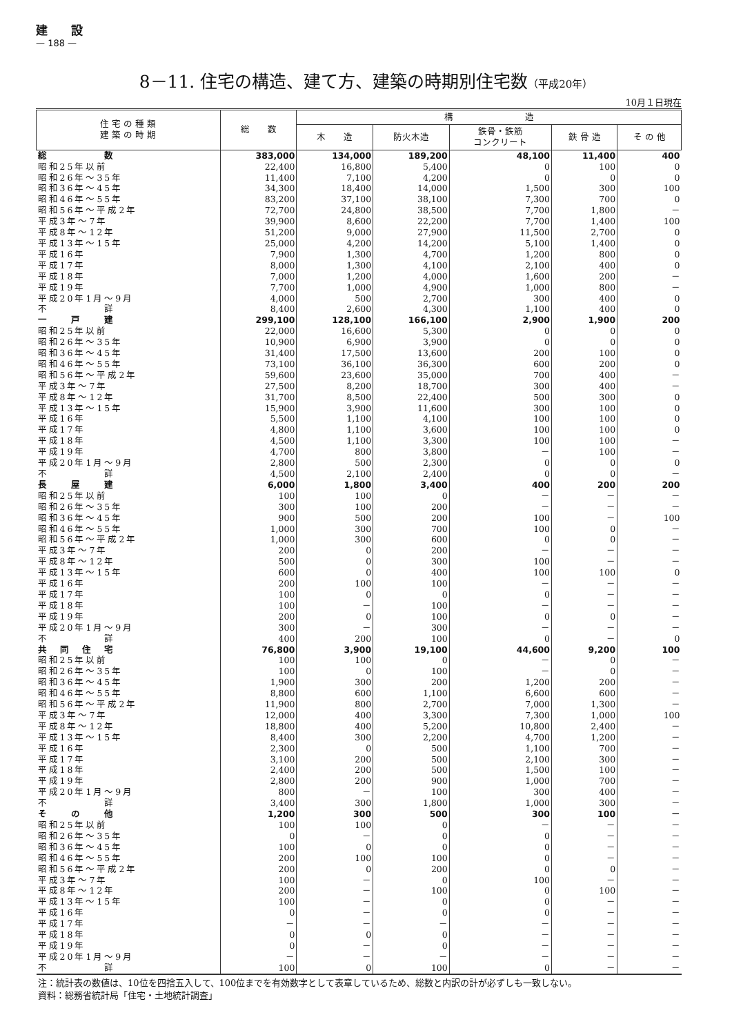建　　設
— 188 —
8－11. 住宅の構造、建て方、建築の時期別住宅数（平成20年）
10月１日現在
| 住 宅 の 種 類 建 築 の 時 期 | 総 数 | 構 造 | | | | |
| --- | --- | --- | --- | --- | --- | --- |
| | | 木 造 | 防火木造 | 鉄骨・鉄筋 コンクリート | 鉄 骨 造 | そ の 他 |
| 総 数 | 383,000 | 134,000 | 189,200 | 48,100 | 11,400 | 400 |
| 昭和25年以前 | 22,400 | 16,800 | 5,400 | 0 | 100 | 0 |
| 昭和26年～35年 | 11,400 | 7,100 | 4,200 | 0 | 0 | 0 |
| 昭和36年～45年 | 34,300 | 18,400 | 14,000 | 1,500 | 300 | 100 |
| 昭和46年～55年 | 83,200 | 37,100 | 38,100 | 7,300 | 700 | 0 |
| 昭和56年～平成2年 | 72,700 | 24,800 | 38,500 | 7,700 | 1,800 | － |
| 平成3年～7年 | 39,900 | 8,600 | 22,200 | 7,700 | 1,400 | 100 |
| 平成8年～12年 | 51,200 | 9,000 | 27,900 | 11,500 | 2,700 | 0 |
| 平成13年～15年 | 25,000 | 4,200 | 14,200 | 5,100 | 1,400 | 0 |
| 平成16年 | 7,900 | 1,300 | 4,700 | 1,200 | 800 | 0 |
| 平成17年 | 8,000 | 1,300 | 4,100 | 2,100 | 400 | 0 |
| 平成18年 | 7,000 | 1,200 | 4,000 | 1,600 | 200 | － |
| 平成19年 | 7,700 | 1,000 | 4,900 | 1,000 | 800 | － |
| 平成20年1月～9月 | 4,000 | 500 | 2,700 | 300 | 400 | 0 |
| 不 詳 | 8,400 | 2,600 | 4,300 | 1,100 | 400 | 0 |
| 一 戸 建 | 299,100 | 128,100 | 166,100 | 2,900 | 1,900 | 200 |
| 昭和25年以前 | 22,000 | 16,600 | 5,300 | 0 | 0 | 0 |
| 昭和26年～35年 | 10,900 | 6,900 | 3,900 | 0 | 0 | 0 |
| 昭和36年～45年 | 31,400 | 17,500 | 13,600 | 200 | 100 | 0 |
| 昭和46年～55年 | 73,100 | 36,100 | 36,300 | 600 | 200 | 0 |
| 昭和56年～平成2年 | 59,600 | 23,600 | 35,000 | 700 | 400 | － |
| 平成3年～7年 | 27,500 | 8,200 | 18,700 | 300 | 400 | － |
| 平成8年～12年 | 31,700 | 8,500 | 22,400 | 500 | 300 | 0 |
| 平成13年～15年 | 15,900 | 3,900 | 11,600 | 300 | 100 | 0 |
| 平成16年 | 5,500 | 1,100 | 4,100 | 100 | 100 | 0 |
| 平成17年 | 4,800 | 1,100 | 3,600 | 100 | 100 | 0 |
| 平成18年 | 4,500 | 1,100 | 3,300 | 100 | 100 | － |
| 平成19年 | 4,700 | 800 | 3,800 | － | 100 | － |
| 平成20年1月～9月 | 2,800 | 500 | 2,300 | 0 | 0 | 0 |
| 不 詳 | 4,500 | 2,100 | 2,400 | 0 | 0 | － |
| 長 屋 建 | 6,000 | 1,800 | 3,400 | 400 | 200 | 200 |
| 昭和25年以前 | 100 | 100 | 0 | － | － | － |
| 昭和26年～35年 | 300 | 100 | 200 | － | － | － |
| 昭和36年～45年 | 900 | 500 | 200 | 100 | － | 100 |
| 昭和46年～55年 | 1,000 | 300 | 700 | 100 | 0 | － |
| 昭和56年～平成2年 | 1,000 | 300 | 600 | 0 | 0 | － |
| 平成3年～7年 | 200 | 0 | 200 | － | － | － |
| 平成8年～12年 | 500 | 0 | 300 | 100 | － | － |
| 平成13年～15年 | 600 | 0 | 400 | 100 | 100 | 0 |
| 平成16年 | 200 | 100 | 100 | － | － | － |
| 平成17年 | 100 | 0 | 0 | 0 | － | － |
| 平成18年 | 100 | － | 100 | － | － | － |
| 平成19年 | 200 | 0 | 100 | 0 | 0 | － |
| 平成20年1月～9月 | 300 | － | 300 | － | － | － |
| 不 詳 | 400 | 200 | 100 | 0 | － | 0 |
| 共 同 住 宅 | 76,800 | 3,900 | 19,100 | 44,600 | 9,200 | 100 |
| 昭和25年以前 | 100 | 100 | 0 | － | 0 | － |
| 昭和26年～35年 | 100 | 0 | 100 | － | 0 | － |
| 昭和36年～45年 | 1,900 | 300 | 200 | 1,200 | 200 | － |
| 昭和46年～55年 | 8,800 | 600 | 1,100 | 6,600 | 600 | － |
| 昭和56年～平成2年 | 11,900 | 800 | 2,700 | 7,000 | 1,300 | － |
| 平成3年～7年 | 12,000 | 400 | 3,300 | 7,300 | 1,000 | 100 |
| 平成8年～12年 | 18,800 | 400 | 5,200 | 10,800 | 2,400 | － |
| 平成13年～15年 | 8,400 | 300 | 2,200 | 4,700 | 1,200 | － |
| 平成16年 | 2,300 | 0 | 500 | 1,100 | 700 | － |
| 平成17年 | 3,100 | 200 | 500 | 2,100 | 300 | － |
| 平成18年 | 2,400 | 200 | 500 | 1,500 | 100 | － |
| 平成19年 | 2,800 | 200 | 900 | 1,000 | 700 | － |
| 平成20年1月～9月 | 800 | － | 100 | 300 | 400 | － |
| 不 詳 | 3,400 | 300 | 1,800 | 1,000 | 300 | － |
| そ の 他 | 1,200 | 300 | 500 | 300 | 100 | － |
| 昭和25年以前 | 100 | 100 | 0 | － | － | － |
| 昭和26年～35年 | 0 | － | 0 | 0 | － | － |
| 昭和36年～45年 | 100 | 0 | 0 | 0 | － | － |
| 昭和46年～55年 | 200 | 100 | 100 | 0 | － | － |
| 昭和56年～平成2年 | 200 | 0 | 200 | 0 | 0 | － |
| 平成3年～7年 | 100 | － | 0 | 100 | － | － |
| 平成8年～12年 | 200 | － | 100 | 0 | 100 | － |
| 平成13年～15年 | 100 | － | 0 | 0 | － | － |
| 平成16年 | 0 | － | 0 | 0 | － | － |
| 平成17年 | － | － | － | － | － | － |
| 平成18年 | 0 | 0 | 0 | － | － | － |
| 平成19年 | 0 | － | 0 | － | － | － |
| 平成20年1月～9月 | － | － | － | － | － | － |
| 不 詳 | 100 | 0 | 100 | 0 | － | － |
注：統計表の数値は、10位を四捨五入して、100位までを有効数字として表章しているため、総数と内訳の計が必ずしも一致しない。
資料：総務省統計局「住宅・土地統計調査」